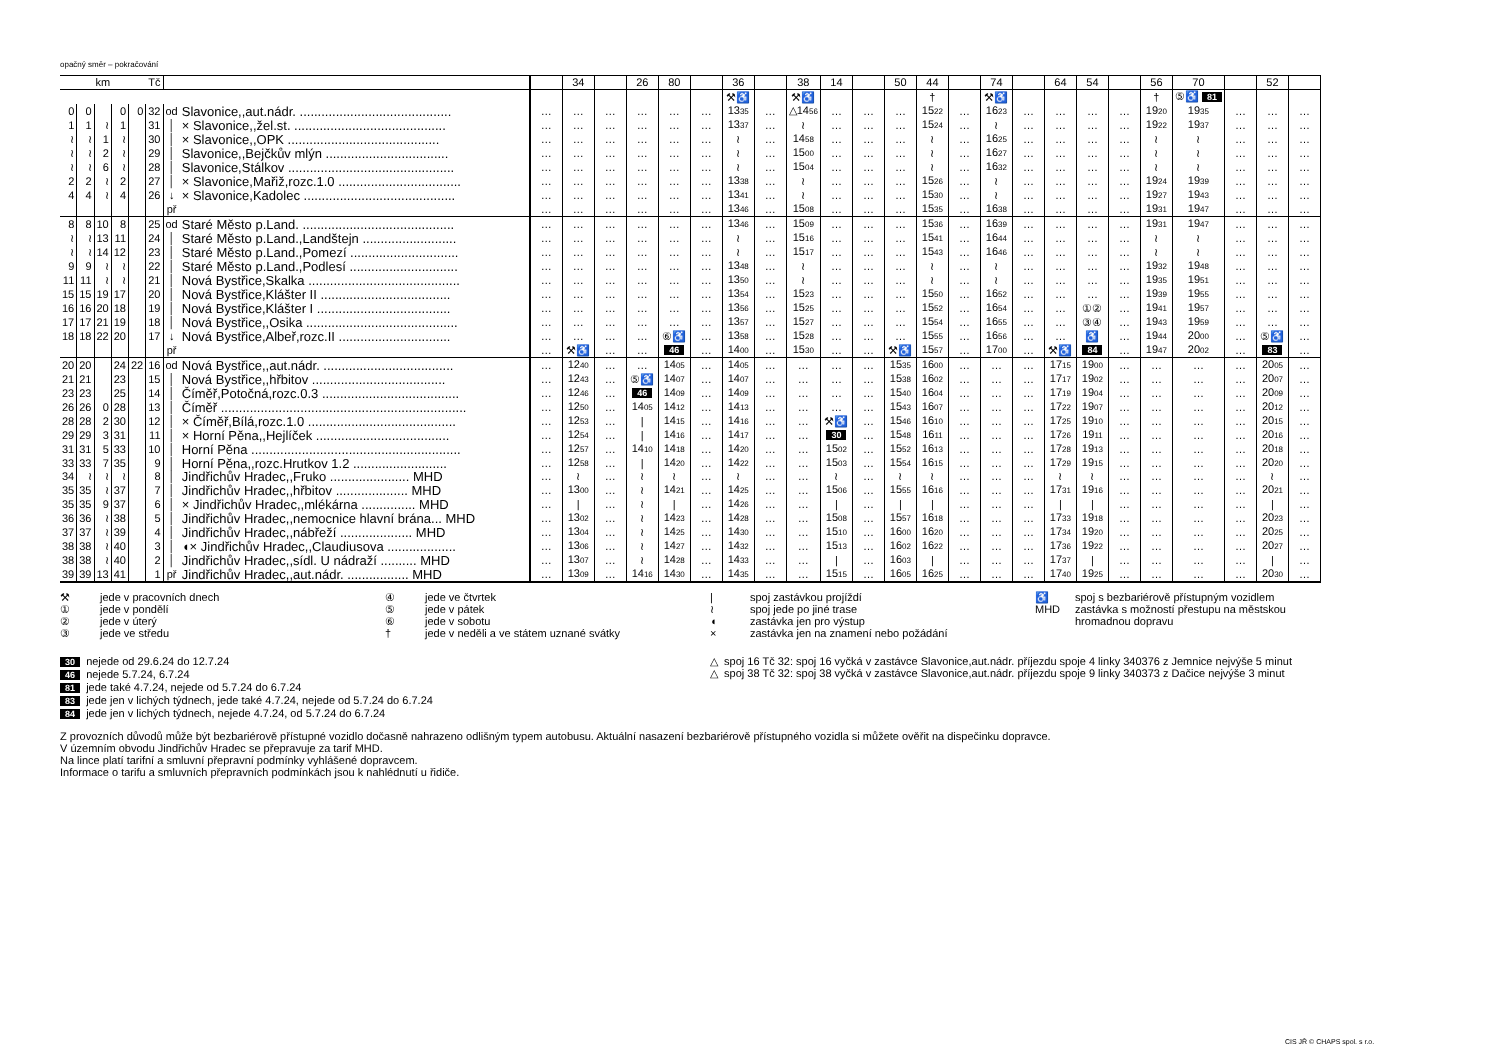opačný směr – pokračování
| km | | | | | Tč | | | | 34 | | 26 | 80 | | 36 | | 38 | 14 | | 50 | 44 | | 74 | | 64 | 54 | | 56 | 70 | | 52 | |
| --- | --- | --- | --- | --- | --- | --- | --- | --- | --- | --- | --- | --- | --- | --- | --- | --- | --- | --- | --- | --- | --- | --- | --- | --- | --- | --- | --- | --- | --- | --- | --- |
| | | | | | | | | | | | | | | ⚒♿ | | ⚒♿ | | | | † | | ⚒♿ | | | | | † | ⑤♿ 81 | | | |
| 0 | 0 | | 0 | 0 | 32 | od | Slavonice,,aut.nádr. .......................................... | … | … | … | … | … | … | 13 35 | … | △14 56 | … | … | … | 15 22 | … | 16 23 | … | … | … | … | 19 20 | 19 35 | … | … | … |
| 1 | 1 | ≀ | 1 | | 31 | │ | × Slavonice,,žel.st. .......................................... | … | … | … | … | … | … | 13 37 | … | ≀ | … | … | … | 15 24 | … | ≀ | … | … | … | … | 19 22 | 19 37 | … | … | … |
| ≀ | ≀ | 1 | ≀ | | 30 | │ | × Slavonice,,OPK .......................................... | … | … | … | … | … | … | ≀ | … | 14 58 | … | … | … | ≀ | … | 16 25 | … | … | … | … | ≀ | ≀ | … | … | … |
| ≀ | ≀ | 2 | ≀ | | 29 | │ | Slavonice,,Bejčkův mlýn .................................. | … | … | … | … | … | … | ≀ | … | 15 00 | … | … | … | ≀ | … | 16 27 | … | … | … | … | ≀ | ≀ | … | … | … |
| ≀ | ≀ | 6 | ≀ | | 28 | │ | Slavonice,Stálkov .............................................. | … | … | … | … | … | … | ≀ | … | 15 04 | … | … | … | ≀ | … | 16 32 | … | … | … | … | ≀ | ≀ | … | … | … |
| 2 | 2 | ≀ | 2 | | 27 | │ | × Slavonice,Mařiž,rozc.1.0 .................................. | … | … | … | … | … | … | 13 38 | … | ≀ | … | … | … | 15 26 | … | ≀ | … | … | … | … | 19 24 | 19 39 | … | … | … |
| 4 | 4 | ≀ | 4 | | 26 | ↓ | × Slavonice,Kadolec .......................................... | … | … | … | … | … | … | 13 41 | … | ≀ | … | … | … | 15 30 | … | ≀ | … | … | … | … | 19 27 | 19 43 | … | … | … |
| | | | | | | př | | … | … | … | … | … | … | 13 46 | … | 15 08 | … | … | … | 15 35 | … | 16 38 | … | … | … | … | 19 31 | 19 47 | … | … | … |
| 8 | 8 | 10 | 8 | | 25 | od | Staré Město p.Land. .......................................... | … | … | … | … | … | … | 13 46 | … | 15 09 | … | … | … | 15 36 | … | 16 39 | … | … | … | … | 19 31 | 19 47 | … | … | … |
| ≀ | ≀ | 13 | 11 | | 24 | │ | Staré Město p.Land.,Landštejn .......................... | … | … | … | … | … | … | ≀ | … | 15 16 | … | … | … | 15 41 | … | 16 44 | … | … | … | … | ≀ | ≀ | … | … | … |
| ≀ | ≀ | 14 | 12 | | 23 | │ | Staré Město p.Land.,Pomezí .............................. | … | … | … | … | … | … | ≀ | … | 15 17 | … | … | … | 15 43 | … | 16 46 | … | … | … | … | ≀ | ≀ | … | … | … |
| 9 | 9 | ≀ | ≀ | | 22 | │ | Staré Město p.Land.,Podlesí .............................. | … | … | … | … | … | … | 13 48 | … | ≀ | … | … | … | ≀ | … | ≀ | … | … | … | … | 19 32 | 19 48 | … | … | … |
| 11 | 11 | ≀ | ≀ | | 21 | │ | Nová Bystřice,Skalka .......................................... | … | … | … | … | … | … | 13 50 | … | ≀ | … | … | … | ≀ | … | ≀ | … | … | … | … | 19 35 | 19 51 | … | … | … |
| 15 | 15 | 19 | 17 | | 20 | │ | Nová Bystřice,Klášter II .................................... | … | … | … | … | … | … | 13 54 | … | 15 23 | … | … | … | 15 50 | … | 16 52 | … | … | … | … | 19 39 | 19 55 | … | … | … |
| 16 | 16 | 20 | 18 | | 19 | │ | Nová Bystřice,Klášter I ..................................... | … | … | … | … | … | … | 13 56 | … | 15 25 | … | … | … | 15 52 | … | 16 54 | … | … | ①② | … | 19 41 | 19 57 | … | … | … |
| 17 | 17 | 21 | 19 | | 18 | │ | Nová Bystřice,,Osika .......................................... | … | … | … | … | … | … | 13 57 | … | 15 27 | … | … | … | 15 54 | … | 16 55 | … | … | ③④ | … | 19 43 | 19 59 | … | … | … |
| 18 | 18 | 22 | 20 | | 17 | ↓ | Nová Bystřice,Albeř,rozc.II ............................... | … | … | … | … | ⑥♿ | … | 13 58 | … | 15 28 | … | … | … | 15 55 | … | 16 56 | … | … | ♿ | … | 19 44 | 20 00 | … | ⑤♿ | … |
| | | | | | | př | | … | ⚒♿ | … | … | 46 | … | 14 00 | … | 15 30 | … | … | ⚒♿ | 15 57 | … | 17 00 | … | ⚒♿ | 84 | … | 19 47 | 20 02 | … | 83 | … |
| 20 | 20 | | 24 | 22 | 16 | od | Nová Bystřice,,aut.nádr. .................................... | … | 12 40 | … | … | 14 05 | … | 14 05 | … | … | … | … | 15 35 | 16 00 | … | … | … | 17 15 | 19 00 | … | … | … | … | 20 05 | … |
| 21 | 21 | | 23 | | 15 | │ | Nová Bystřice,,hřbitov ..................................... | … | 12 43 | … | ⑤♿ | 14 07 | … | 14 07 | … | … | … | … | 15 38 | 16 02 | … | … | … | 17 17 | 19 02 | … | … | … | … | 20 07 | … |
| 23 | 23 | | 25 | | 14 | │ | Číměř,Potočná,rozc.0.3 ...................................... | … | 12 46 | … | 46 | 14 09 | … | 14 09 | … | … | … | … | 15 40 | 16 04 | … | … | … | 17 19 | 19 04 | … | … | … | … | 20 09 | … |
| 26 | 26 | 0 | 28 | | 13 | │ | Číměř .................................................................... | … | 12 50 | … | 14 05 | 14 12 | … | 14 13 | … | … | … | … | 15 43 | 16 07 | … | … | … | 17 22 | 19 07 | … | … | … | … | 20 12 | … |
| 28 | 28 | 2 | 30 | | 12 | │ | × Číměř,Bílá,rozc.1.0 ......................................... | … | 12 53 | … | / | 14 15 | … | 14 16 | … | … | ⚒♿ | … | 15 46 | 16 10 | … | … | … | 17 25 | 19 10 | … | … | … | … | 20 15 | … |
| 29 | 29 | 3 | 31 | | 11 | │ | × Horní Pěna,,Hejlíček ..................................... | … | 12 54 | … | / | 14 16 | … | 14 17 | … | … | 30 | … | 15 48 | 16 11 | … | … | … | 17 26 | 19 11 | … | … | … | … | 20 16 | … |
| 31 | 31 | 5 | 33 | | 10 | │ | Horní Pěna .......................................................... | … | 12 57 | … | 14 10 | 14 18 | … | 14 20 | … | … | 15 02 | … | 15 52 | 16 13 | … | … | … | 17 28 | 19 13 | … | … | … | … | 20 18 | … |
| 33 | 33 | 7 | 35 | | 9 | │ | Horní Pěna,,rozc.Hrutkov 1.2 .......................... | … | 12 58 | … | / | 14 20 | … | 14 22 | … | … | 15 03 | … | 15 54 | 16 15 | … | … | … | 17 29 | 19 15 | … | … | … | … | 20 20 | … |
| 34 | ≀ | ≀ | ≀ | | 8 | │ | Jindřichův Hradec,,Fruko ...................... MHD | … | ≀ | … | ≀ | ≀ | … | ≀ | … | … | ≀ | … | ≀ | ≀ | … | … | … | ≀ | ≀ | … | … | … | … | ≀ | … |
| 35 | 35 | ≀ | 37 | | 7 | │ | Jindřichův Hradec,,hřbitov .................... MHD | … | 13 00 | … | ≀ | 14 21 | … | 14 25 | … | … | 15 06 | … | 15 55 | 16 16 | … | … | … | 17 31 | 19 16 | … | … | … | … | 20 21 | … |
| 35 | 35 | 9 | 37 | | 6 | │ | × Jindřichův Hradec,,mlékárna ............... MHD | … | / | … | ≀ | / | … | 14 26 | … | … | / | … | / | / | … | … | … | / | / | … | … | … | … | / | … |
| 36 | 36 | ≀ | 38 | | 5 | │ | Jindřichův Hradec,,nemocnice hlavní brána... MHD | … | 13 02 | … | ≀ | 14 23 | … | 14 28 | … | … | 15 08 | … | 15 57 | 16 18 | … | … | … | 17 33 | 19 18 | … | … | … | … | 20 23 | … |
| 37 | 37 | ≀ | 39 | | 4 | │ | Jindřichův Hradec,,nábřeží .................... MHD | … | 13 04 | … | ≀ | 14 25 | … | 14 30 | … | … | 15 10 | … | 16 00 | 16 20 | … | … | … | 17 34 | 19 20 | … | … | … | … | 20 25 | … |
| 38 | 38 | ≀ | 40 | | 3 | │ | ◖× Jindřichův Hradec,,Claudiusova ................... | … | 13 06 | … | ≀ | 14 27 | … | 14 32 | … | … | 15 13 | … | 16 02 | 16 22 | … | … | … | 17 36 | 19 22 | … | … | … | … | 20 27 | … |
| 38 | 38 | ≀ | 40 | | 2 | │ | Jindřichův Hradec,,sídl. U nádraží .......... MHD | … | 13 07 | … | ≀ | 14 28 | … | 14 33 | … | … | / | … | 16 03 | / | … | … | … | 17 37 | / | … | … | … | … | / | … |
| 39 | 39 | 13 | 41 | | 1 | př | Jindřichův Hradec,,aut.nádr. ................. MHD | … | 13 09 | … | 14 16 | 14 30 | … | 14 35 | … | … | 15 15 | … | 16 05 | 16 25 | … | … | … | 17 40 | 19 25 | … | … | … | … | 20 30 | … |
⚒ jede v pracovních dnech
① jede v pondělí
② jede v úterý
③ jede ve středu
④ jede ve čtvrtek
⑤ jede v pátek
⑥ jede v sobotu
† jede v neděli a ve státem uznané svátky
| spoj zastávkou projíždí
≀ spoj jede po jiné trase
◖ zastávka jen pro výstup
× zastávka jen na znamení nebo požádání
♿ spoj s bezbariérově přístupným vozidlem
MHD zastávka s možností přestupu na městskou
hromadnou dopravu
30 nejede od 29.6.24 do 12.7.24
46 nejede 5.7.24, 6.7.24
81 jede také 4.7.24, nejede od 5.7.24 do 6.7.24
83 jede jen v lichých týdnech, jede také 4.7.24, nejede od 5.7.24 do 6.7.24
84 jede jen v lichých týdnech, nejede 4.7.24, od 5.7.24 do 6.7.24
△ spoj 16 Tč 32: spoj 16 vyčká v zastávce Slavonice,aut.nádr. příjezdu spoje 4 linky 340376 z Jemnice nejvýše 5 minut
△ spoj 38 Tč 32: spoj 38 vyčká v zastávce Slavonice,aut.nádr. příjezdu spoje 9 linky 340373 z Dačice nejvýše 3 minut
Z provozních důvodů může být bezbariérově přístupné vozidlo dočasně nahrazeno odlišným typem autobusu. Aktuální nasazení bezbariérově přístupného vozidla si můžete ověřit na dispečinku dopravce.
V územním obvodu Jindřichův Hradec se přepravuje za tarif MHD.
Na lince platí tarifní a smluvní přepravní podmínky vyhlášené dopravcem.
Informace o tarifu a smluvních přepravních podmínkách jsou k nahlédnutí u řidiče.
CIS JŘ © CHAPS spol. s r.o.